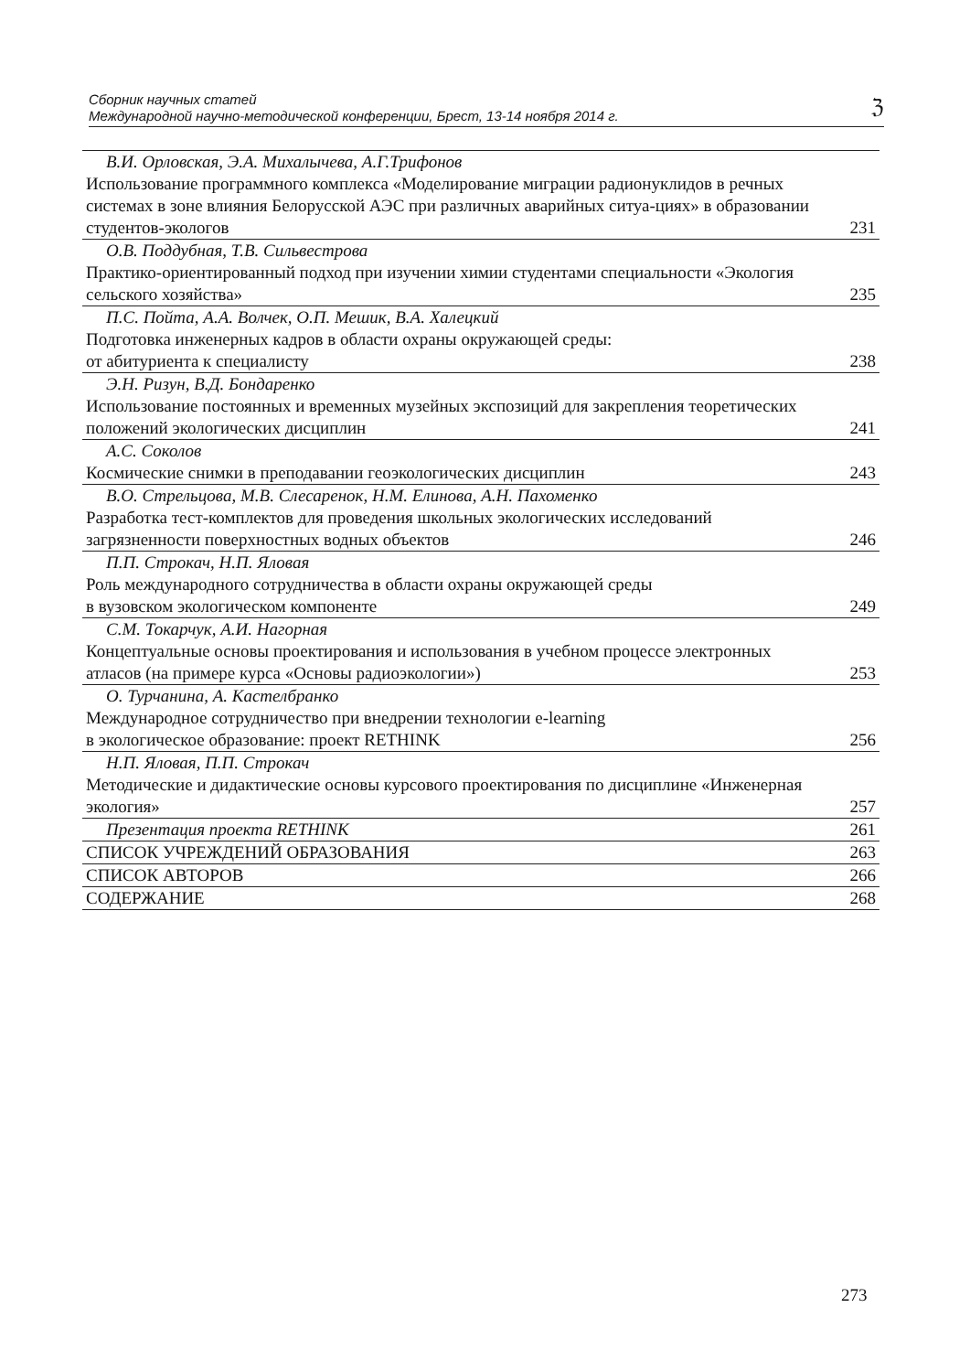Сборник научных статей
Международной научно-методической конференции, Брест, 13-14 ноября 2014 г.
ℨ
| В.И. Орловская, Э.А. Михалычева, А.Г.Трифонов Использование программного комплекса «Моделирование миграции радионуклидов в речных системах в зоне влияния Белорусской АЭС при различных аварийных ситуа-циях» в образовании студентов-экологов | 231 |
| О.В. Поддубная, Т.В. Сильвестрова Практико-ориентированный подход при изучении химии студентами специальности «Экология сельского хозяйства» | 235 |
| П.С. Пойта, А.А. Волчек, О.П. Мешик, В.А. Халецкий Подготовка инженерных кадров в области охраны окружающей среды: от абитуриента к специалисту | 238 |
| Э.Н. Ризун, В.Д. Бондаренко Использование постоянных и временных музейных экспозиций для закрепления теоретических положений экологических дисциплин | 241 |
| А.С. Соколов Космические снимки в преподавании геоэкологических дисциплин | 243 |
| В.О. Стрельцова, М.В. Слесаренок, Н.М. Елинова, А.Н. Пахоменко Разработка тест-комплектов для проведения школьных экологических исследований загрязненности поверхностных водных объектов | 246 |
| П.П. Строкач, Н.П. Яловая Роль международного сотрудничества в области охраны окружающей среды в вузовском экологическом компоненте | 249 |
| С.М. Токарчук, А.И. Нагорная Концептуальные основы проектирования и использования в учебном процессе электронных атласов (на примере курса «Основы радиоэкологии») | 253 |
| О. Турчанина, А. Кастелбранко Международное сотрудничество при внедрении технологии e-learning в экологическое образование: проект RETHINK | 256 |
| Н.П. Яловая, П.П. Строкач Методические и дидактические основы курсового проектирования по дисциплине «Инженерная экология» | 257 |
| Презентация проекта RETHINK | 261 |
| СПИСОК УЧРЕЖДЕНИЙ ОБРАЗОВАНИЯ | 263 |
| СПИСОК АВТОРОВ | 266 |
| СОДЕРЖАНИЕ | 268 |
273